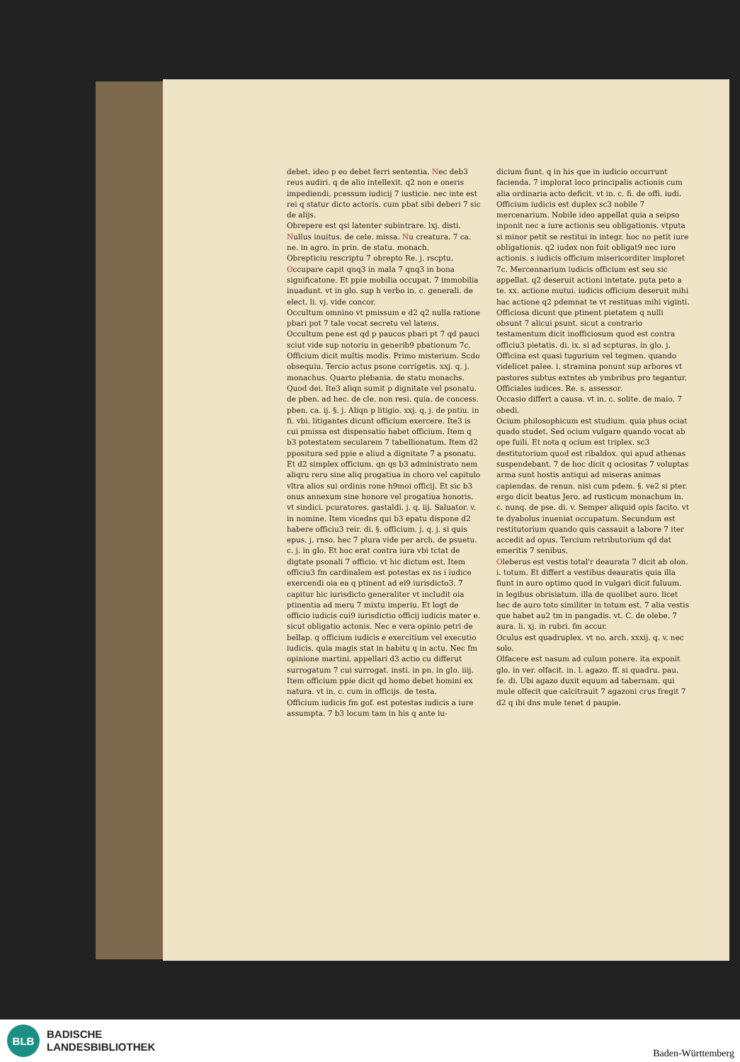debet. ideo p eo debet ferri sententia. Nec deb3 reus audiri. q de alio intellexit. q2 non e oneris impediendi, pcessum iudicij 7 iusticie. nec inte est rei q statur dicto actoris. cum pbat sibi deberi 7 sic de alijs.
Obrepere est qsi latenter subintrare. lxj. disti. Nullus inuitus. de cele. missa. Nu creatura. 7 ca. ne. in agro. in prin. de statu. monach.
Obrepticiu rescriptu 7 obrepto Re. j. rscptu.
Occupare capit qnq3 in mala 7 qnq3 in bona significatone. Et ppie mobilia occupat. 7 immobilia inuadunt. vt in glo. sup h verbo in. c. generali. de elect. li. vj. vide concor.
Occultum omnino vt pmissum e d2 q2 nulla ratione pbari pot 7 tale vocat secretu vel latens.
Occultum pene est qd p paucos pbari pt 7 qd pauci sciut vide sup notoriu in generib9 pbationum 7c.
Officium dicit multis modis. Primo misterium. Scdo obsequiu. Tercio actus psone corrigetis. xxj. q. j. monachus. Quarto plebania. de statu monachs. Quod dei. Ite3 aliqn sumit p dignitate vel psonatu. de pben. ad hec. de cle. non resi. quia. de concess. pben. ca. ij. §. j. Aliqn p litigio. xxj. q. j. de pntiu. in fi. vbi. litigantes dicunt officium exercere. Ite3 is cui pmissa est dispensatio habet officium. Item q b3 potestatem secularem 7 tabellionatum. Item d2 ppositura sed ppie e aliud a dignitate 7 a psonatu. Et d2 simplex officium. qn qs b3 administrato nem aliqru reru sine aliq progatiua in choro vel capitulo vltra alios sui ordinis rone h9moi officij. Et sic b3 onus annexum sine honore vel progatiua honoris. vt sindici. pcuratores. gastaldi. j. q. iij. Saluator. v. in nomine. Item vicedns qui b3 epatu dispone d2 habere officiu3 reir. di. §. officium. j. q. j. si quis epus. j. rnso. hec 7 plura vide per arch. de psuetu. c. j. in glo. Et hoc erat contra iura vbi tctat de digtate psonali 7 officio. vt hic dictum est. Item officiu3 fm cardinalem est potestas ex ns i iudice exercendi oia ea q ptinent ad ei9 iurisdicto3. 7 capitur hic iurisdicto generaliter vt includit oia ptinentia ad meru 7 mixtu imperiu. Et logt de officio iudicis cui9 iurisdictio officij iudicis mater e. sicut obligatio actonis. Nec e vera opinio petri de bellap. q officium iudicis e exercitium vel executio iudicis. quia magis stat in habitu q in actu. Nec fm opinione martini. appellari d3 actio cu differut surrogatum 7 cui surrogat. insti. in pn. in glo. iiij. Item officium ppie dicit qd homo debet homini ex natura. vt in. c. cum in officijs. de testa.
Officium iudicis fm gof. est potestas iudicis a iure assumpta. 7 b3 locum tam in his q ante iu-
dicium fiunt. q in his que in iudicio occurrunt facienda. 7 implorat loco principalis actionis cum alia ordinaria acto deficit. vt in. c. fi. de offi. iudi.
Officium iudicis est duplex sc3 nobile 7 mercenarium. Nobile ideo appellat quia a seipso inponit nec a iure actionis seu obligationis. vtputa si minor petit se restitui in integr. hoc no petit iure obligationis. q2 iudex non fuit obligat9 nec iure actionis. s iudicis officium misericorditer imploret 7c. Mercennarium iudicis officium est seu sic appellat. q2 deseruit actioni intetate. puta peto a te. xx. actione mutui. iudicis officium deseruit mihi hac actione q2 pdemnat te vt restituas mihi viginti.
Officiosa dicunt que ptinent pietatem q nulli obsunt 7 alicui psunt. sicut a contrario testamentum dicit inofficiosum quod est contra officiu3 pietatis. di. ix. si ad scpturas. in glo. j.
Officina est quasi tugurium vel tegmen. quando videlicet palee. i. stramina ponunt sup arbores vt pastores subtus extntes ab ymbribus pro tegantur.
Officiales iudices. Re. s. assessor.
Occasio differt a causa. vt in. c. solite. de maio. 7 obedi.
Ocium philosophicum est studium. quia phus ociat quado studet. Sed ocium vulgare quando vocat ab ope fuili. Et nota q ocium est triplex. sc3 destitutorium quod est ribaldox. qui apud athenas suspendebant. 7 de hoc dicit q ociositas 7 voluptas arma sunt hostis antiqui ad miseras animas capiendas. de renun. nisi cum pdem. §. ve2 si pter. ergo dicit beatus Jero. ad rusticum monachum in. c. nunq. de pse. di. v. Semper aliquid opis facito. vt te dyabolus inueniat occupatum. Secundum est restitutorium quando quis cassauit a labore 7 iter accedit ad opus. Tercium retributorium qd dat emeritis 7 senibus.
Oleberus est vestis total'r deaurata 7 dicit ab olon. i. totum. Et differt a vestibus deauratis quia illa fiunt in auro optimo quod in vulgari dicit fuluum. in legibus obrisiatum. illa de quolibet auro. licet hec de auro toto similiter in totum est. 7 alia vestis que habet au2 tm in pangadis. vt. C. de olebe. 7 aura. li. xj. in rubri. fm accur.
Oculus est quadruplex. vt no. arch. xxxij. q. v. nec solo.
Olfacere est nasum ad culum ponere. ita exponit glo. in ver. olfacit. in. l. agazo. ff. si quadru. pau. fe. di. Ubi agazo duxit equum ad tabernam. qui mule olfecit que calcitrauit 7 agazoni crus fregit 7 d2 q ibi dns mule tenet d paupie.
BLB
BADISCHE
LANDESBIBLIOTHEK
Baden-Württemberg